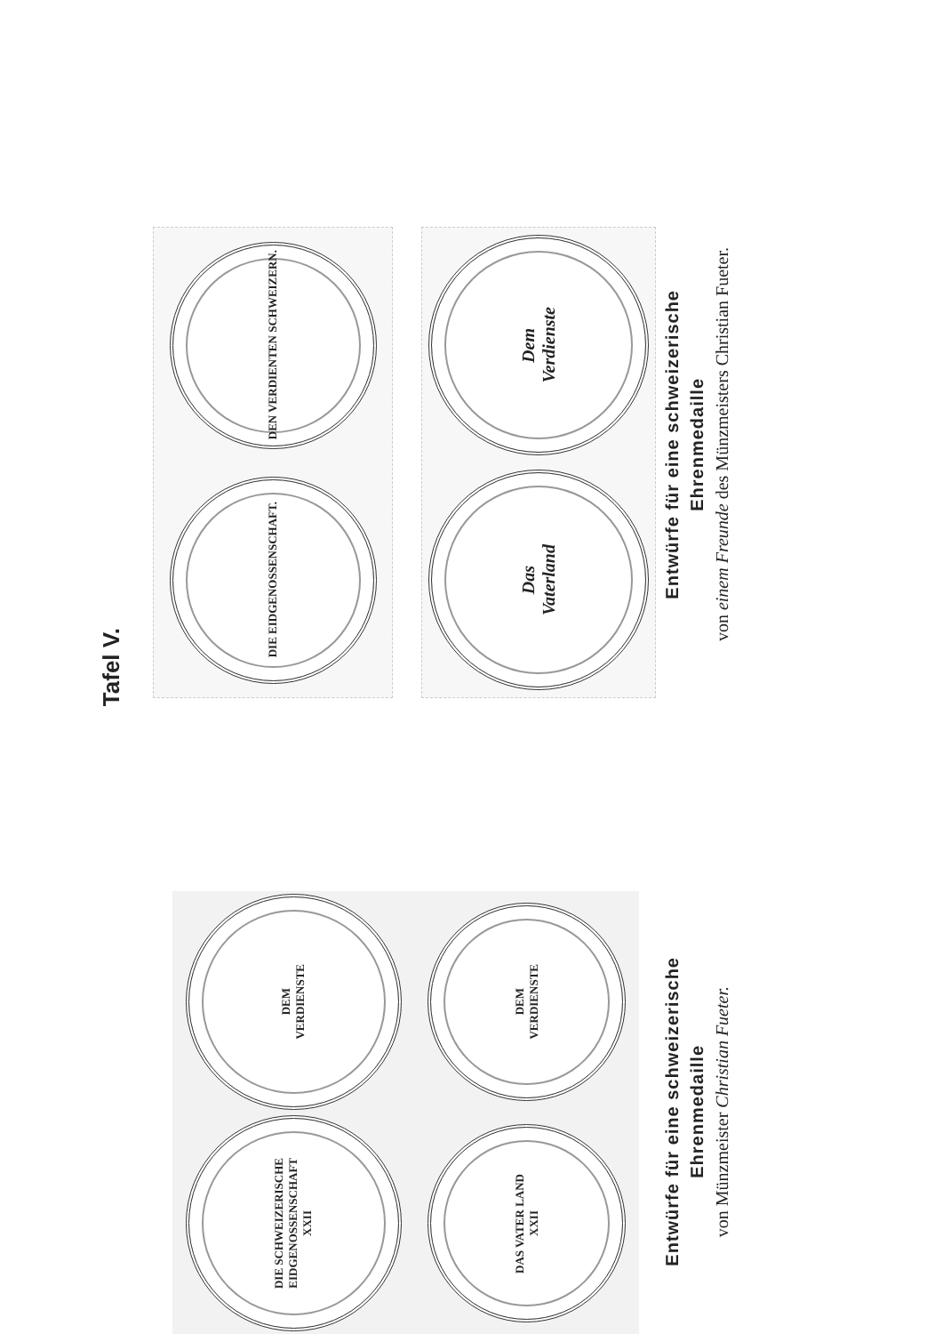Tafel V.
DIE SCHWEIZERISCHE EIDGENOSSENSCHAFT
XXII
DEM
VERDIENSTE
DAS VATER LAND
XXII
DEM
VERDIENSTE
DIE EIDGENOSSENSCHAFT.
DEN VERDIENTEN SCHWEIZERN.
Das
Vaterland
Dem
Verdienste
Entwürfe für eine schweizerische
Ehrenmedaille
von Münzmeister Christian Fueter.
Entwürfe für eine schweizerische
Ehrenmedaille
von einem Freunde des Münzmeisters Christian Fueter.